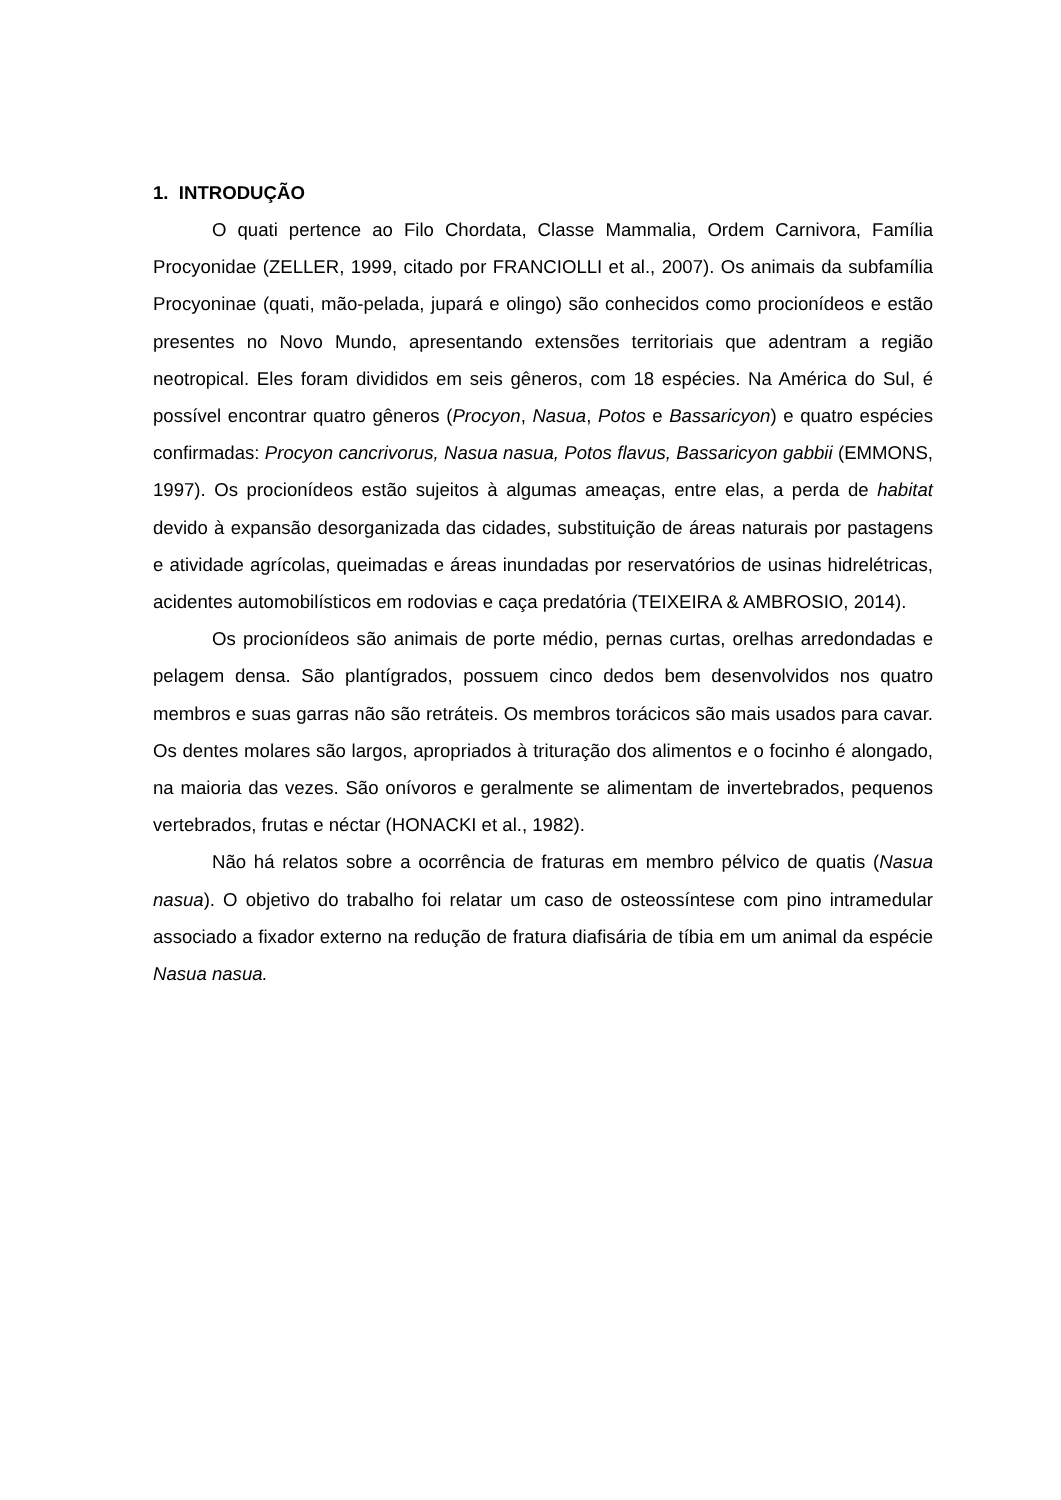1. INTRODUÇÃO
O quati pertence ao Filo Chordata, Classe Mammalia, Ordem Carnivora, Família Procyonidae (ZELLER, 1999, citado por FRANCIOLLI et al., 2007). Os animais da subfamília Procyoninae (quati, mão-pelada, jupará e olingo) são conhecidos como procionídeos e estão presentes no Novo Mundo, apresentando extensões territoriais que adentram a região neotropical. Eles foram divididos em seis gêneros, com 18 espécies. Na América do Sul, é possível encontrar quatro gêneros (Procyon, Nasua, Potos e Bassaricyon) e quatro espécies confirmadas: Procyon cancrivorus, Nasua nasua, Potos flavus, Bassaricyon gabbii (EMMONS, 1997). Os procionídeos estão sujeitos à algumas ameaças, entre elas, a perda de habitat devido à expansão desorganizada das cidades, substituição de áreas naturais por pastagens e atividade agrícolas, queimadas e áreas inundadas por reservatórios de usinas hidrelétricas, acidentes automobilísticos em rodovias e caça predatória (TEIXEIRA & AMBROSIO, 2014).
Os procionídeos são animais de porte médio, pernas curtas, orelhas arredondadas e pelagem densa. São plantígrados, possuem cinco dedos bem desenvolvidos nos quatro membros e suas garras não são retráteis. Os membros torácicos são mais usados para cavar. Os dentes molares são largos, apropriados à trituração dos alimentos e o focinho é alongado, na maioria das vezes. São onívoros e geralmente se alimentam de invertebrados, pequenos vertebrados, frutas e néctar (HONACKI et al., 1982).
Não há relatos sobre a ocorrência de fraturas em membro pélvico de quatis (Nasua nasua). O objetivo do trabalho foi relatar um caso de osteossíntese com pino intramedular associado a fixador externo na redução de fratura diafisária de tíbia em um animal da espécie Nasua nasua.